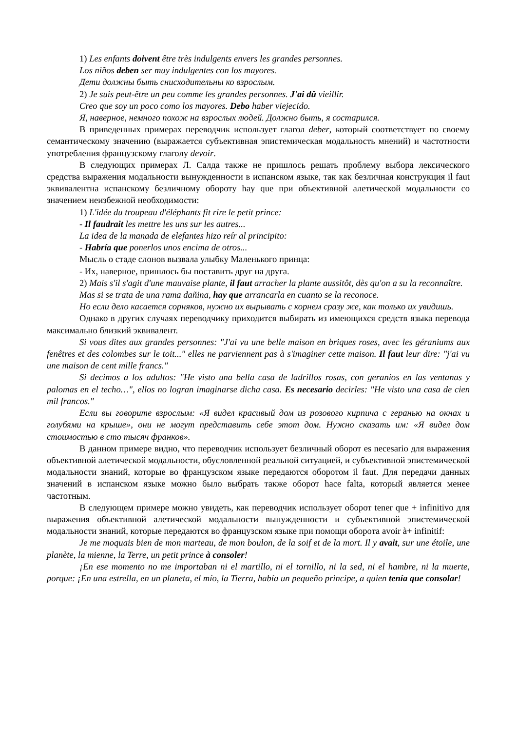1) Les enfants doivent être très indulgents envers les grandes personnes.
Los niños deben ser muy indulgentes con los mayores.
Дети должны быть снисходительны ко взрослым.
2) Je suis peut-être un peu comme les grandes personnes. J'ai dû vieillir.
Creo que soy un poco como los mayores. Debo haber viejecido.
Я, наверное, немного похож на взрослых людей. Должно быть, я состарился.
В приведенных примерах переводчик использует глагол deber, который соответствует по своему семантическому значению (выражается субъективная эпистемическая модальность мнений) и частотности употребления французскому глаголу devoir.
В следующих примерах Л. Салда также не пришлось решать проблему выбора лексического средства выражения модальности вынужденности в испанском языке, так как безличная конструкция il faut эквивалентна испанскому безличному обороту hay que при объективной алетической модальности со значением неизбежной необходимости:
1) L'idée du troupeau d'éléphants fit rire le petit prince:
- Il faudrait les mettre les uns sur les autres...
La idea de la manada de elefantes hizo reír al principito:
- Habría que ponerlos unos encima de otros...
Мысль о стаде слонов вызвала улыбку Маленького принца:
- Их, наверное, пришлось бы поставить друг на друга.
2) Mais s'il s'agit d'une mauvaise plante, il faut arracher la plante aussitôt, dès qu'on a su la reconnaître.
Mas si se trata de una rama dañina, hay que arrancarla en cuanto se la reconoce.
Но если дело касается сорняков, нужно их вырывать с корнем сразу же, как только их увидишь.
Однако в других случаях переводчику приходится выбирать из имеющихся средств языка перевода максимально близкий эквивалент.
Si vous dites aux grandes personnes: "J'ai vu une belle maison en briques roses, avec les géraniums aux fenêtres et des colombes sur le toit..." elles ne parviennent pas à s'imaginer cette maison. Il faut leur dire: "j'ai vu une maison de cent mille francs."
Si decimos a los adultos: "He visto una bella casa de ladrillos rosas, con geranios en las ventanas y palomas en el techo…", ellos no logran imaginarse dicha casa. Es necesario decirles: "He visto una casa de cien mil francos."
Если вы говорите взрослым: «Я видел красивый дом из розового кирпича с геранью на окнах и голубями на крыше», они не могут представить себе этот дом. Нужно сказать им: «Я видел дом стоимостью в сто тысяч франков».
В данном примере видно, что переводчик использует безличный оборот es necesario для выражения объективной алетической модальности, обусловленной реальной ситуацией, и субъективной эпистемической модальности знаний, которые во французском языке передаются оборотом il faut. Для передачи данных значений в испанском языке можно было выбрать также оборот hace falta, который является менее частотным.
В следующем примере можно увидеть, как переводчик использует оборот tener que + infinitivo для выражения объективной алетической модальности вынужденности и субъективной эпистемической модальности знаний, которые передаются во французском языке при помощи оборота avoir à+ infinitif:
Je me moquais bien de mon marteau, de mon boulon, de la soif et de la mort. Il y avait, sur une étoile, une planète, la mienne, la Terre, un petit prince à consoler!
¡En ese momento no me importaban ni el martillo, ni el tornillo, ni la sed, ni el hambre, ni la muerte, porque: ¡En una estrella, en un planeta, el mío, la Tierra, había un pequeño principe, a quien tenía que consolar!